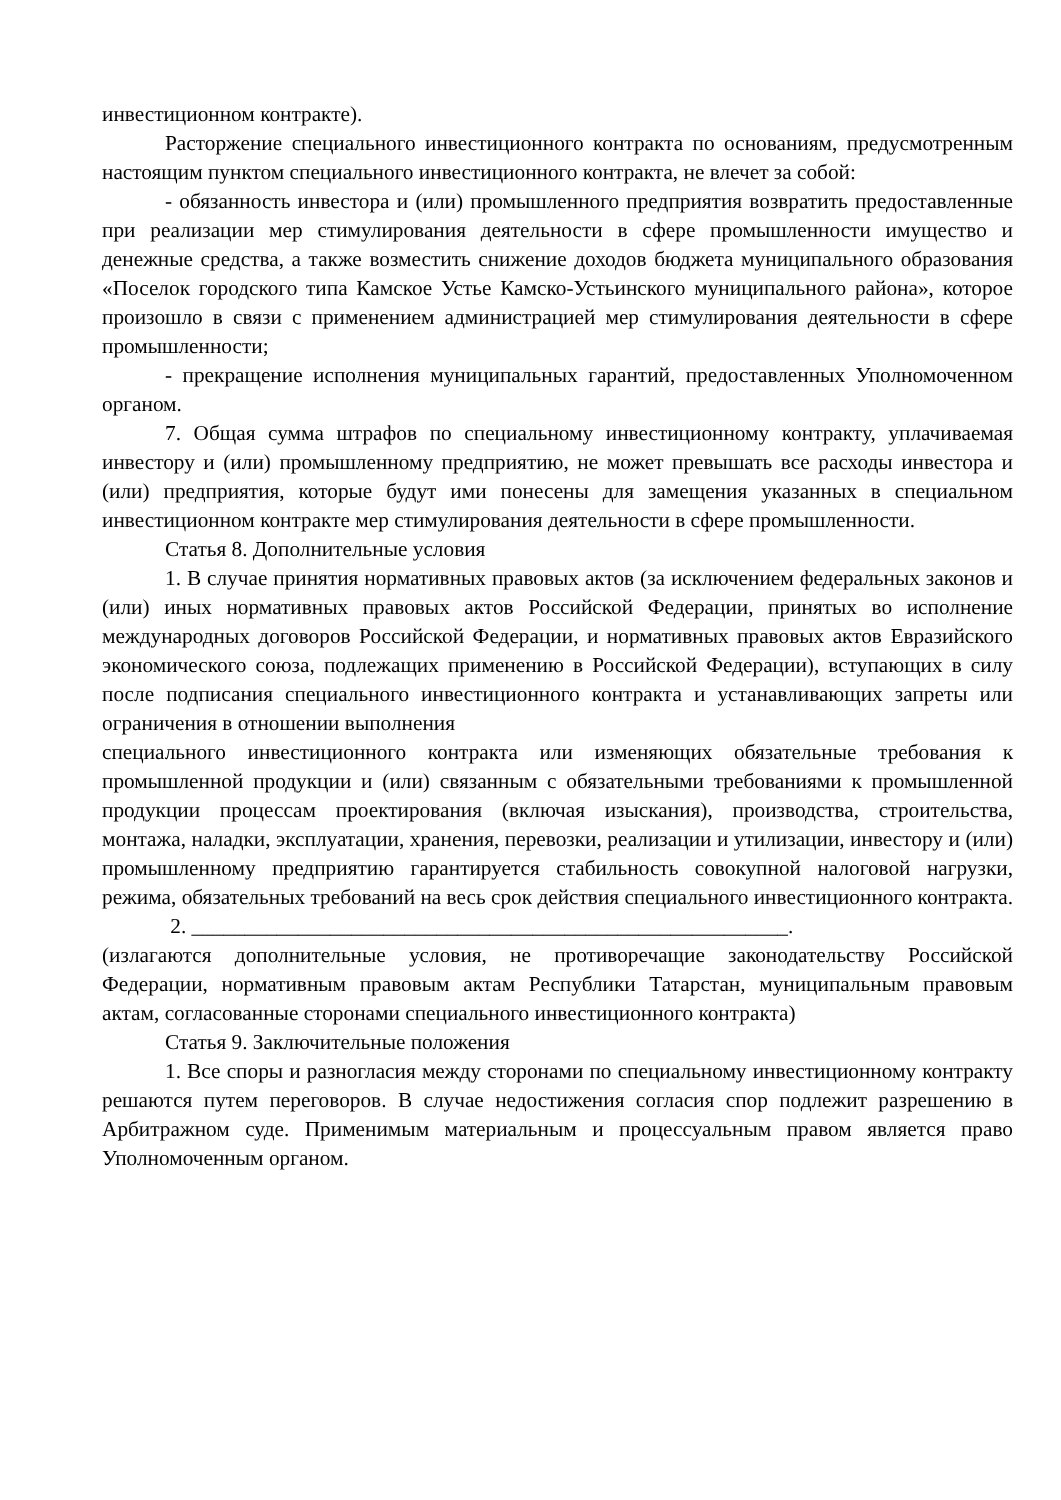инвестиционном контракте).
Расторжение специального инвестиционного контракта по основаниям, предусмотренным настоящим пунктом специального инвестиционного контракта, не влечет за собой:
- обязанность инвестора и (или) промышленного предприятия возвратить предоставленные при реализации мер стимулирования деятельности в сфере промышленности имущество и денежные средства, а также возместить снижение доходов бюджета муниципального образования «Поселок городского типа Камское Устье Камско-Устьинского муниципального района», которое произошло в связи с применением администрацией мер стимулирования деятельности в сфере промышленности;
- прекращение исполнения муниципальных гарантий, предоставленных Уполномоченном органом.
7. Общая сумма штрафов по специальному инвестиционному контракту, уплачиваемая инвестору и (или) промышленному предприятию, не может превышать все расходы инвестора и (или) предприятия, которые будут ими понесены для замещения указанных в специальном инвестиционном контракте мер стимулирования деятельности в сфере промышленности.
Статья 8. Дополнительные условия
1. В случае принятия нормативных правовых актов (за исключением федеральных законов и (или) иных нормативных правовых актов Российской Федерации, принятых во исполнение международных договоров Российской Федерации, и нормативных правовых актов Евразийского экономического союза, подлежащих применению в Российской Федерации), вступающих в силу после подписания специального инвестиционного контракта и устанавливающих запреты или ограничения в отношении выполнения
специального инвестиционного контракта или изменяющих обязательные требования к промышленной продукции и (или) связанным с обязательными требованиями к промышленной продукции процессам проектирования (включая изыскания), производства, строительства, монтажа, наладки, эксплуатации, хранения, перевозки, реализации и утилизации, инвестору и (или) промышленному предприятию гарантируется стабильность совокупной налоговой нагрузки, режима, обязательных требований на весь срок действия специального инвестиционного контракта.
2. ________________________________________________________.
(излагаются дополнительные условия, не противоречащие законодательству Российской Федерации, нормативным правовым актам Республики Татарстан, муниципальным правовым актам, согласованные сторонами специального инвестиционного контракта)
Статья 9. Заключительные положения
1. Все споры и разногласия между сторонами по специальному инвестиционному контракту решаются путем переговоров. В случае недостижения согласия спор подлежит разрешению в Арбитражном суде. Применимым материальным и процессуальным правом является право Уполномоченным органом.